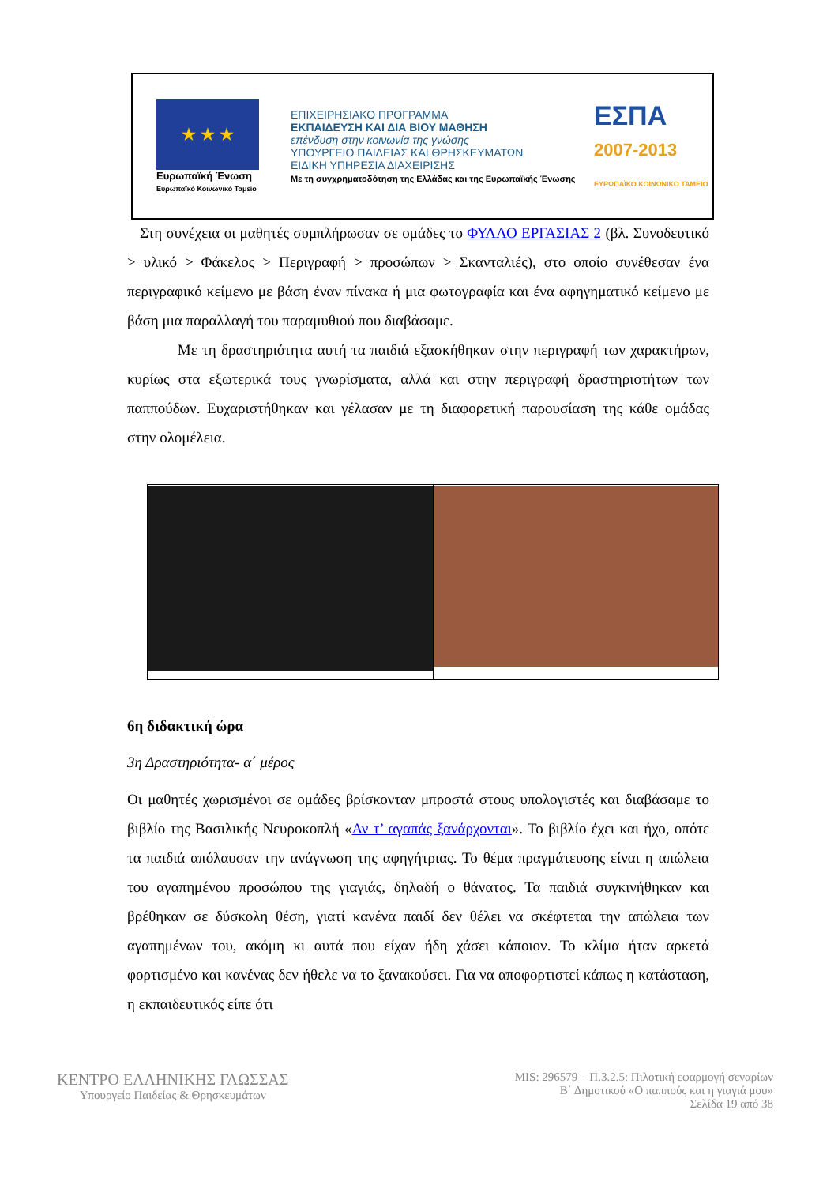★ ★ ★
Ευρωπαϊκή Ένωση
Ευρωπαϊκό Κοινωνικό Ταμείο
ΕΠΙΧΕΙΡΗΣΙΑΚΟ ΠΡΟΓΡΑΜΜΑ
ΕΚΠΑΙΔΕΥΣΗ ΚΑΙ ΔΙΑ ΒΙΟΥ ΜΑΘΗΣΗ
επένδυση στην κοινωνία της γνώσης
ΥΠΟΥΡΓΕΙΟ ΠΑΙΔΕΙΑΣ ΚΑΙ ΘΡΗΣΚΕΥΜΑΤΩΝ
ΕΙΔΙΚΗ ΥΠΗΡΕΣΙΑ ΔΙΑΧΕΙΡΙΣΗΣ
Με τη συγχρηματοδότηση της Ελλάδας και της Ευρωπαϊκής Ένωσης
ΕΣΠΑ
2007-2013
ΕΥΡΩΠΑΪΚΟ ΚΟΙΝΩΝΙΚΟ ΤΑΜΕΙΟ
Στη συνέχεια οι μαθητές συμπλήρωσαν σε ομάδες το ΦΥΛΛΟ ΕΡΓΑΣΙΑΣ 2 (βλ. Συνοδευτικό > υλικό > Φάκελος > Περιγραφή > προσώπων > Σκανταλιές), στο οποίο συνέθεσαν ένα περιγραφικό κείμενο με βάση έναν πίνακα ή μια φωτογραφία και ένα αφηγηματικό κείμενο με βάση μια παραλλαγή του παραμυθιού που διαβάσαμε.
Με τη δραστηριότητα αυτή τα παιδιά εξασκήθηκαν στην περιγραφή των χαρακτήρων, κυρίως στα εξωτερικά τους γνωρίσματα, αλλά και στην περιγραφή δραστηριοτήτων των παππούδων. Ευχαριστήθηκαν και γέλασαν με τη διαφορετική παρουσίαση της κάθε ομάδας στην ολομέλεια.
6η διδακτική ώρα
3η Δραστηριότητα- α΄ μέρος
Οι μαθητές χωρισμένοι σε ομάδες βρίσκονταν μπροστά στους υπολογιστές και διαβάσαμε το βιβλίο της Βασιλικής Νευροκοπλή «Αν τ’ αγαπάς ξανάρχονται». Το βιβλίο έχει και ήχο, οπότε τα παιδιά απόλαυσαν την ανάγνωση της αφηγήτριας. Το θέμα πραγμάτευσης είναι η απώλεια του αγαπημένου προσώπου της γιαγιάς, δηλαδή ο θάνατος. Τα παιδιά συγκινήθηκαν και βρέθηκαν σε δύσκολη θέση, γιατί κανένα παιδί δεν θέλει να σκέφτεται την απώλεια των αγαπημένων του, ακόμη κι αυτά που είχαν ήδη χάσει κάποιον. Το κλίμα ήταν αρκετά φορτισμένο και κανένας δεν ήθελε να το ξανακούσει. Για να αποφορτιστεί κάπως η κατάσταση, η εκπαιδευτικός είπε ότι
ΚΕΝΤΡΟ ΕΛΛΗΝΙΚΗΣ ΓΛΩΣΣΑΣ
Υπουργείο Παιδείας & Θρησκευμάτων
MIS: 296579 – Π.3.2.5: Πιλοτική εφαρμογή σεναρίων
Β΄ Δημοτικού «Ο παππούς και η γιαγιά μου»
Σελίδα 19 από 38